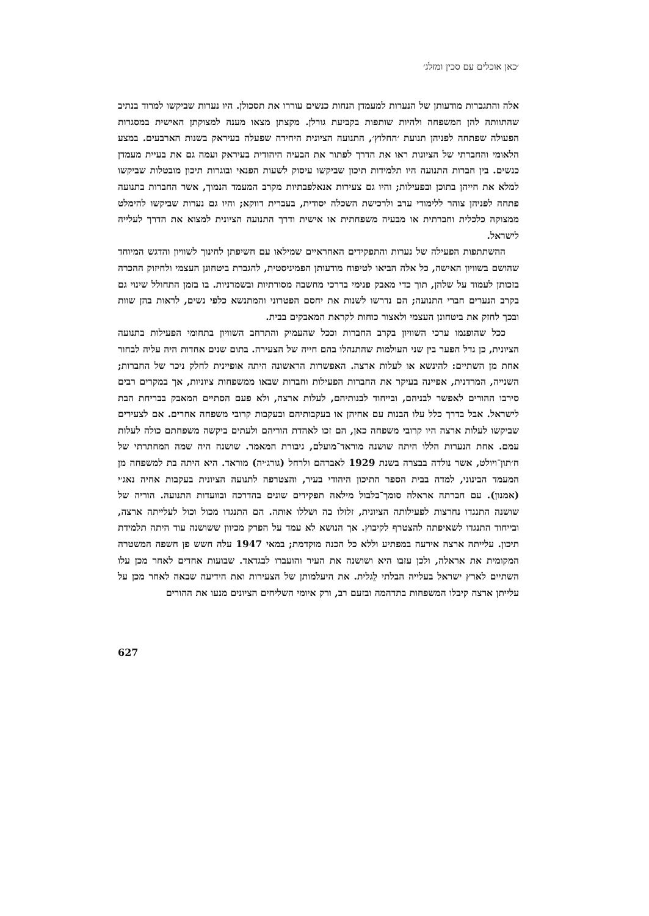׳כאן אוכלים עם סכין ומזלג׳
אלה והתגברות מודעותן של הנערות למעמדן הנחות כנשים עוררו את תסכולן. היו נערות שביקשו למרוד בנתיב שהתוותה להן המשפחה ולהיות שותפות בקביעת גורלן. מקצתן מצאו מענה למצוקתן האישית במסגרות הפעולה שפתחה לפניהן תנועת ׳החלוץ׳, התנועה הציונית היחידה שפעלה בעיראק בשנות הארבעים. במצע הלאומי והחברתי של הציונות ראו את הדרך לפתור את הבעיה היהודית בעיראק ועמה גם את בעיית מעמדן כנשים. בין חברות התנועה היו תלמידות תיכון שביקשו עיסוק לשעות הפנאי ובוגרות תיכון מובטלות שביקשו למלא את חייהן בתוכן ובפעילות; והיו גם צעירות אנאלפבתיות מקרב המעמד הנמוך, אשר החברות בתנועה פתחה לפניהן צוהר ללימודי ערב ולרכישת השכלה יסודית, בעברית דווקא; והיו גם נערות שביקשו להימלט ממצוקה כלכלית וחברתית או מבעיה משפחתית או אישית ודרך התנועה הציונית למצוא את הדרך לעלייה לישראל.
ההשתתפות הפעילה של נערות והתפקידים האחראיים שמילאו עם חשיפתן לחינוך לשוויון והדגש המיוחד שהושם בשוויון האישה, כל אלה הביאו לטיפוח מודעותן הפמיניסטית, להגברת ביטחונן העצמי ולחיזוק ההכרה בזכותן לעמוד על שלהן, תוך כדי מאבק פנימי בדרכי מחשבה מסורתיות ובשמרניות. בו בזמן התחולל שינוי גם בקרב הנערים חברי התנועה; הם נדרשו לשנות את יחסם הפטרוני והמתנשא כלפי נשים, לראות בהן שוות ובכך לחזק את ביטחונן העצמי ולאצור כוחות לקראת המאבקים בבית.
ככל שהופנמו ערכי השוויון בקרב החברות וככל שהעמיק והתרחב השוויון בתחומי הפעילות בתנועה הציונית, כן גדל הפער בין שני העולמות שהתנהלו בהם חייה של הצעירה. בתום שנים אחדות היה עליה לבחור אחת מן השתיים: להינשא או לעלות ארצה. האפשרות הראשונה היתה אופיינית לחלק ניכר של החברות; השנייה, המרדנית, אפיינה בעיקר את החברות הפעילות וחברות שבאו ממשפחות ציוניות, אך במקרים רבים סירבו ההורים לאפשר לבניהם, ובייחוד לבנותיהם, לעלות ארצה, ולא פעם הסתיים המאבק בבריחת הבת לישראל. אבל בדרך כלל עלו הבנות עם אחיהן או בעקבותיהם ובעקבות קרובי משפחה אחרים. אם לצעירים שביקשו לעלות ארצה היו קרובי משפחה כאן, הם זכו לאהדת הוריהם ולעתים ביקשה משפחתם כולה לעלות עמם. אחת הנערות הללו היתה שושנה מוראד־מועלם, גיבורת המאמר. שושנה היה שמה המחתרתי של ח׳תון־ויולט, אשר נולדה בבצרה בשנת 1929 לאברהם ולרחל (גורג׳יה) מוראד. היא היתה בת למשפחה מן המעמד הבינוני, למדה בבית הספר התיכון היהודי בעיר, והצטרפה לתנועה הציונית בעקבות אחיה נאג׳י (אמנון). עם חברתה אראלה סומך־בלבול מילאה תפקידים שונים בהדרכה ובוועדות התנועה. הוריה של שושנה התנגדו נחרצות לפעילותה הציונית, זלזלו בה ושללו אותה. הם התנגדו מכול וכול לעלייתה ארצה, ובייחוד התנגדו לשאיפתה להצטרף לקיבוץ. אך הנושא לא עמד על הפרק מכיוון ששושנה עוד היתה תלמידת תיכון. עלייתה ארצה אירעה במפתיע וללא כל הכנה מוקדמת; במאי 1947 עלה חשש פן חשפה המשטרה המקומית את אראלה, ולכן עזבו היא ושושנה את העיר והועברו לבגדאד. שבועות אחדים לאחר מכן עלו השתיים לארץ ישראל בעלייה הבלתי לֵגלית. את היעלמותן של הצעירות ואת הידיעה שבאה לאחר מכן על עלייתן ארצה קיבלו המשפחות בתדהמה ובזעם רב, ורק איומי השליחים הציונים מנעו את ההורים
627